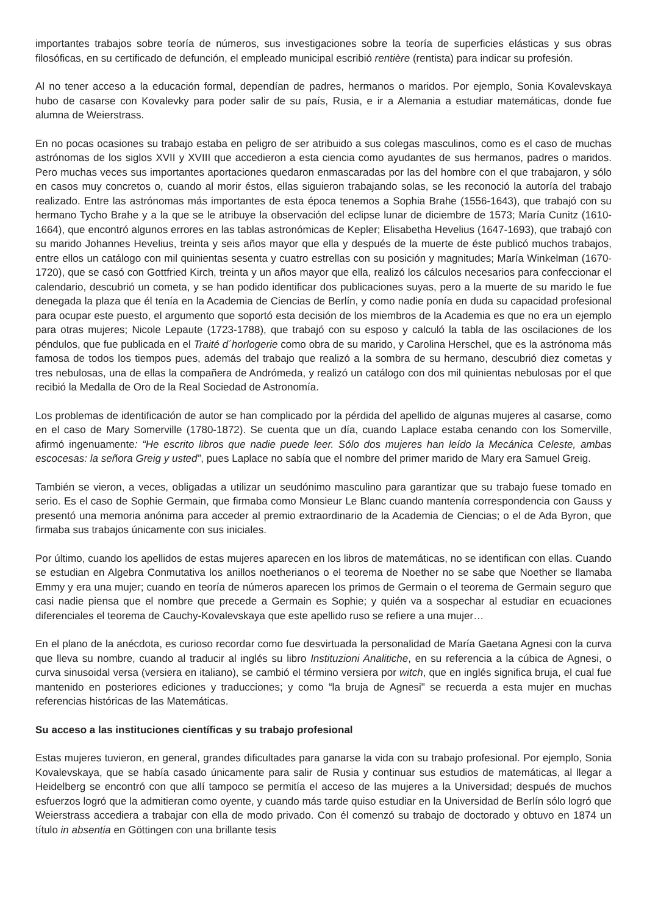importantes trabajos sobre teoría de números, sus investigaciones sobre la teoría de superficies elásticas y sus obras filosóficas, en su certificado de defunción, el empleado municipal escribió rentière (rentista) para indicar su profesión.
Al no tener acceso a la educación formal, dependían de padres, hermanos o maridos. Por ejemplo, Sonia Kovalevskaya hubo de casarse con Kovalevky para poder salir de su país, Rusia, e ir a Alemania a estudiar matemáticas, donde fue alumna de Weierstrass.
En no pocas ocasiones su trabajo estaba en peligro de ser atribuido a sus colegas masculinos, como es el caso de muchas astrónomas de los siglos XVII y XVIII que accedieron a esta ciencia como ayudantes de sus hermanos, padres o maridos. Pero muchas veces sus importantes aportaciones quedaron enmascaradas por las del hombre con el que trabajaron, y sólo en casos muy concretos o, cuando al morir éstos, ellas siguieron trabajando solas, se les reconoció la autoría del trabajo realizado. Entre las astrónomas más importantes de esta época tenemos a Sophia Brahe (1556-1643), que trabajó con su hermano Tycho Brahe y a la que se le atribuye la observación del eclipse lunar de diciembre de 1573; María Cunitz (1610-1664), que encontró algunos errores en las tablas astronómicas de Kepler; Elisabetha Hevelius (1647-1693), que trabajó con su marido Johannes Hevelius, treinta y seis años mayor que ella y después de la muerte de éste publicó muchos trabajos, entre ellos un catálogo con mil quinientas sesenta y cuatro estrellas con su posición y magnitudes; María Winkelman (1670-1720), que se casó con Gottfried Kirch, treinta y un años mayor que ella, realizó los cálculos necesarios para confeccionar el calendario, descubrió un cometa, y se han podido identificar dos publicaciones suyas, pero a la muerte de su marido le fue denegada la plaza que él tenía en la Academia de Ciencias de Berlín, y como nadie ponía en duda su capacidad profesional para ocupar este puesto, el argumento que soportó esta decisión de los miembros de la Academia es que no era un ejemplo para otras mujeres; Nicole Lepaute (1723-1788), que trabajó con su esposo y calculó la tabla de las oscilaciones de los péndulos, que fue publicada en el Traité d´horlogerie como obra de su marido, y Carolina Herschel, que es la astrónoma más famosa de todos los tiempos pues, además del trabajo que realizó a la sombra de su hermano, descubrió diez cometas y tres nebulosas, una de ellas la compañera de Andrómeda, y realizó un catálogo con dos mil quinientas nebulosas por el que recibió la Medalla de Oro de la Real Sociedad de Astronomía.
Los problemas de identificación de autor se han complicado por la pérdida del apellido de algunas mujeres al casarse, como en el caso de Mary Somerville (1780-1872). Se cuenta que un día, cuando Laplace estaba cenando con los Somerville, afirmó ingenuamente: “He escrito libros que nadie puede leer. Sólo dos mujeres han leído la Mecánica Celeste, ambas escocesas: la señora Greig y usted”, pues Laplace no sabía que el nombre del primer marido de Mary era Samuel Greig.
También se vieron, a veces, obligadas a utilizar un seudónimo masculino para garantizar que su trabajo fuese tomado en serio. Es el caso de Sophie Germain, que firmaba como Monsieur Le Blanc cuando mantenía correspondencia con Gauss y presentó una memoria anónima para acceder al premio extraordinario de la Academia de Ciencias; o el de Ada Byron, que firmaba sus trabajos únicamente con sus iniciales.
Por último, cuando los apellidos de estas mujeres aparecen en los libros de matemáticas, no se identifican con ellas. Cuando se estudian en Algebra Conmutativa los anillos noetherianos o el teorema de Noether no se sabe que Noether se llamaba Emmy y era una mujer; cuando en teoría de números aparecen los primos de Germain o el teorema de Germain seguro que casi nadie piensa que el nombre que precede a Germain es Sophie; y quién va a sospechar al estudiar en ecuaciones diferenciales el teorema de Cauchy-Kovalevskaya que este apellido ruso se refiere a una mujer…
En el plano de la anécdota, es curioso recordar como fue desvirtuada la personalidad de María Gaetana Agnesi con la curva que lleva su nombre, cuando al traducir al inglés su libro Instituzioni Analitiche, en su referencia a la cúbica de Agnesi, o curva sinusoidal versa (versiera en italiano), se cambió el término versiera por witch, que en inglés significa bruja, el cual fue mantenido en posteriores ediciones y traducciones; y como “la bruja de Agnesi" se recuerda a esta mujer en muchas referencias históricas de las Matemáticas.
Su acceso a las instituciones científicas y su trabajo profesional
Estas mujeres tuvieron, en general, grandes dificultades para ganarse la vida con su trabajo profesional. Por ejemplo, Sonia Kovalevskaya, que se había casado únicamente para salir de Rusia y continuar sus estudios de matemáticas, al llegar a Heidelberg se encontró con que allí tampoco se permitía el acceso de las mujeres a la Universidad; después de muchos esfuerzos logró que la admitieran como oyente, y cuando más tarde quiso estudiar en la Universidad de Berlín sólo logró que Weierstrass accediera a trabajar con ella de modo privado. Con él comenzó su trabajo de doctorado y obtuvo en 1874 un título in absentia en Göttingen con una brillante tesis